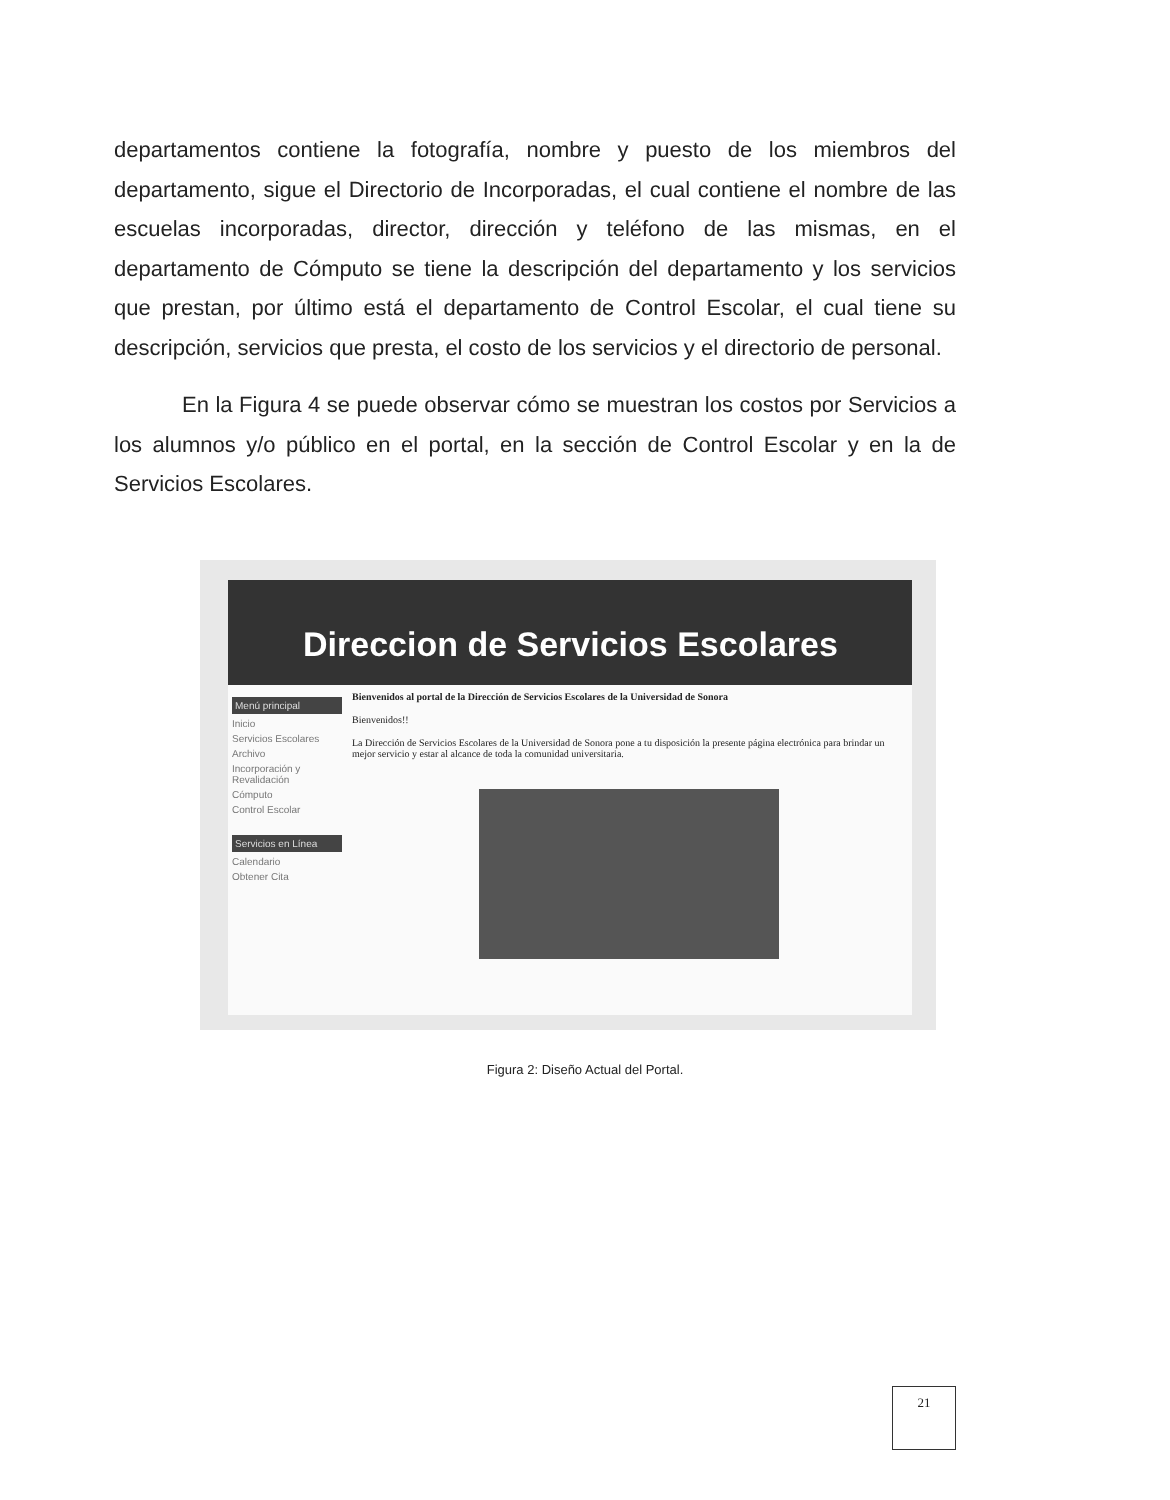departamentos contiene la fotografía, nombre y puesto de los miembros del departamento, sigue el Directorio de Incorporadas, el cual contiene el nombre de las escuelas incorporadas, director, dirección y teléfono de las mismas, en el departamento de Cómputo se tiene la descripción del departamento y los servicios que prestan, por último está el departamento de Control Escolar, el cual tiene su descripción, servicios que presta, el costo de los servicios y el directorio de personal.
En la Figura 4 se puede observar cómo se muestran los costos por Servicios a los alumnos y/o público en el portal, en la sección de Control Escolar y en la de Servicios Escolares.
Direccion de Servicios Escolares
Menú principal
Inicio
Servicios Escolares
Archivo
Incorporación y Revalidación
Cómputo
Control Escolar
Servicios en Línea
Calendario
Obtener Cita
Bienvenidos al portal de la Dirección de Servicios Escolares de la Universidad de Sonora
Bienvenidos!!
La Dirección de Servicios Escolares de la Universidad de Sonora pone a tu disposición la presente página electrónica para brindar un mejor servicio y estar al alcance de toda la comunidad universitaria.
Figura 2: Diseño Actual del Portal.
21